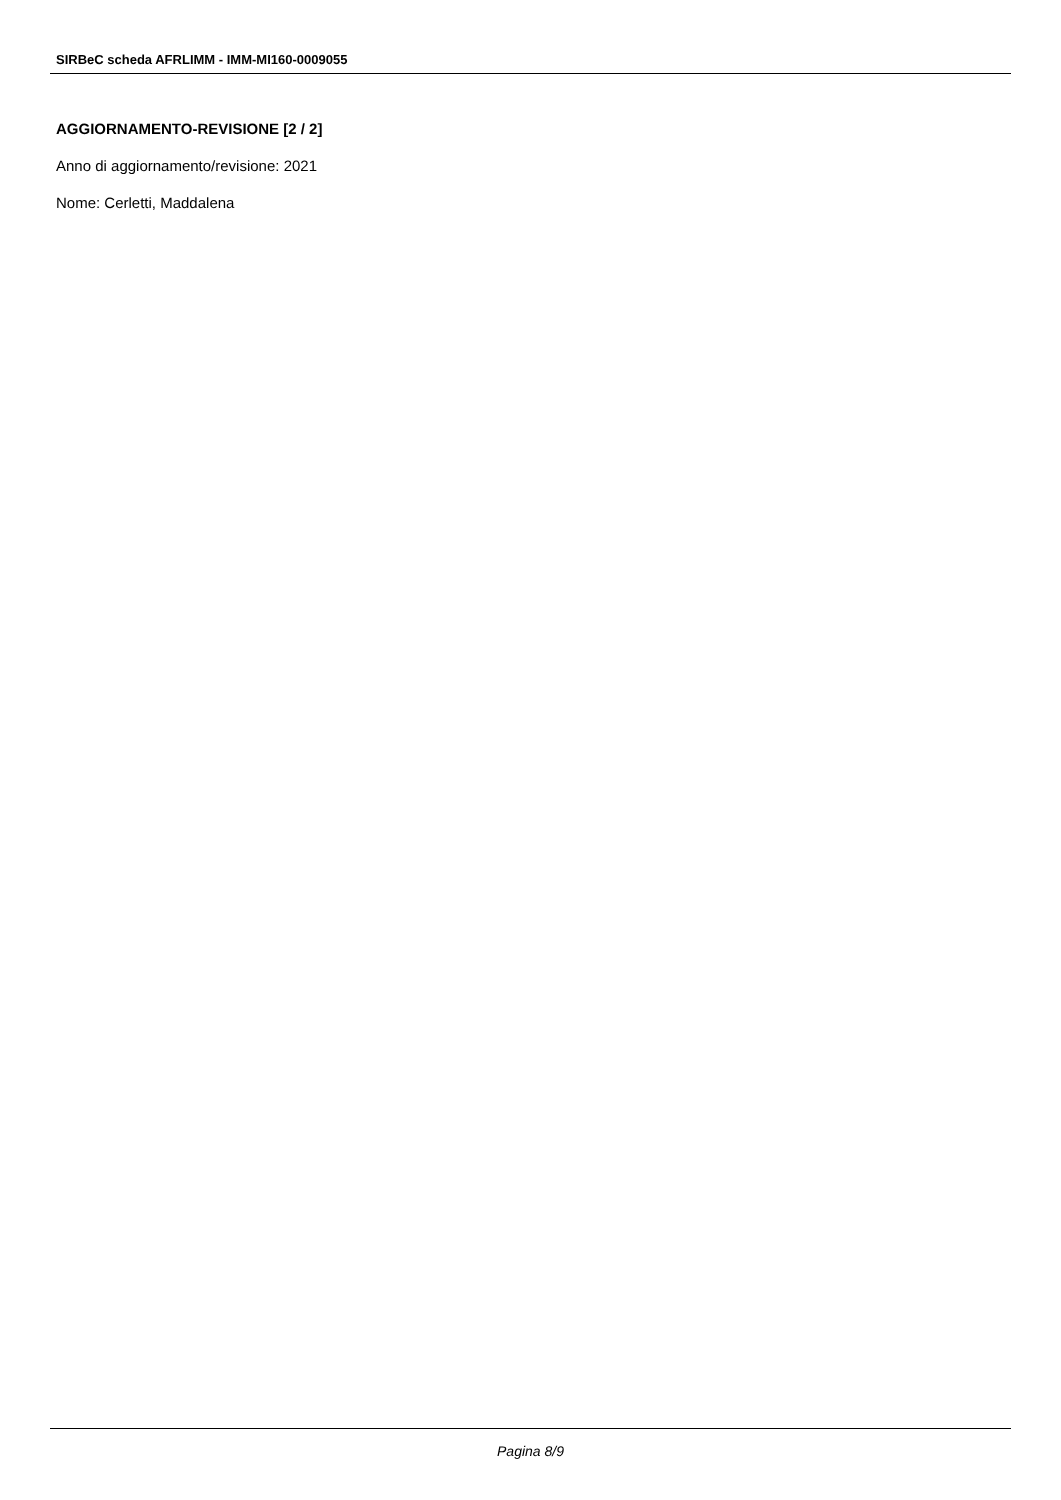SIRBeC scheda AFRLIMM - IMM-MI160-0009055
AGGIORNAMENTO-REVISIONE [2 / 2]
Anno di aggiornamento/revisione: 2021
Nome: Cerletti, Maddalena
Pagina 8/9